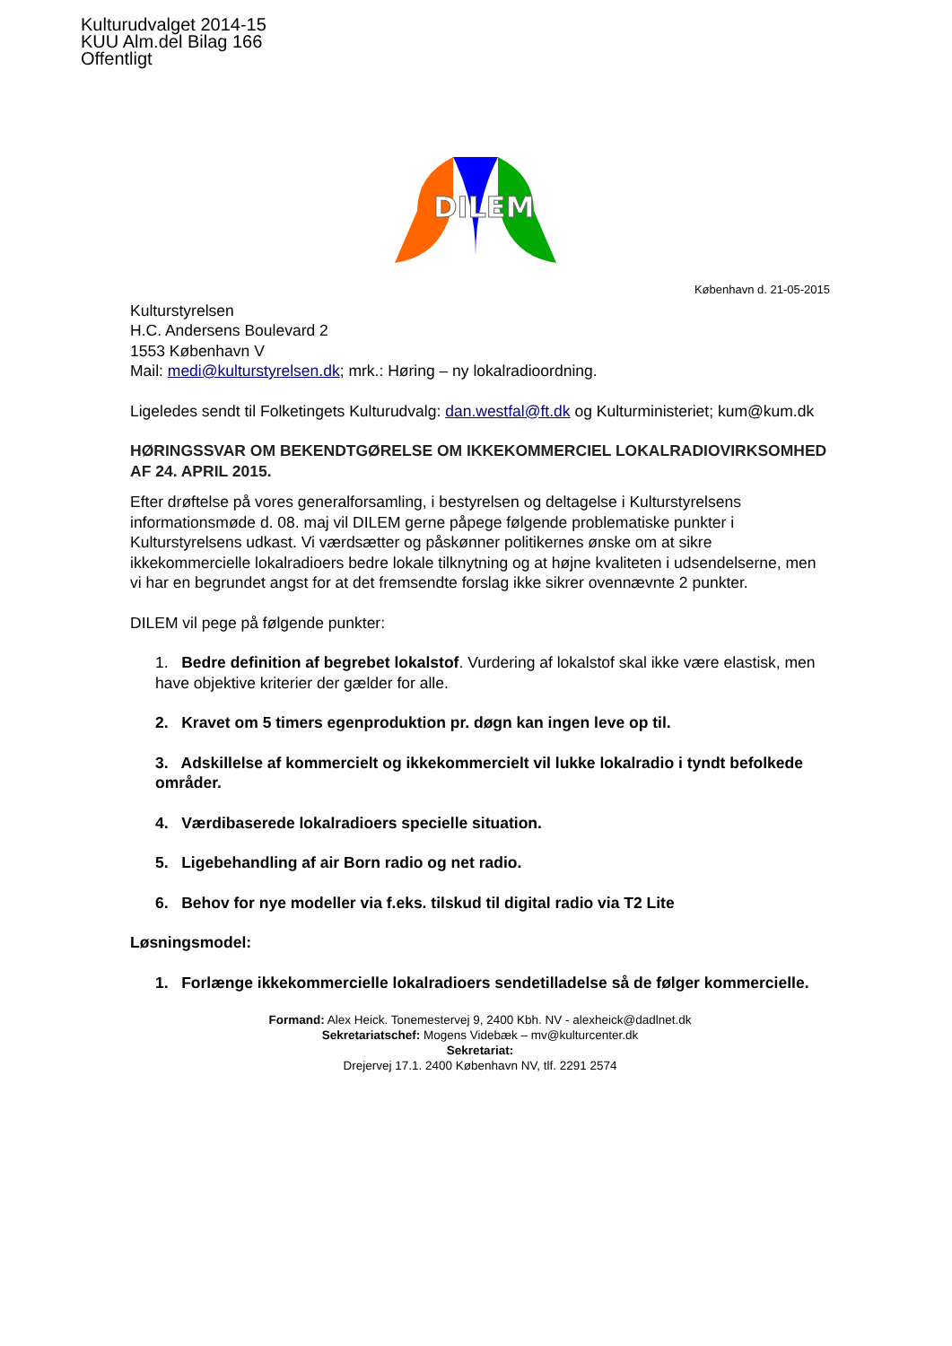Kulturudvalget 2014-15
KUU Alm.del Bilag 166
Offentligt
DILEM
København d. 21-05-2015
Kulturstyrelsen
H.C. Andersens Boulevard 2
1553 København V
Mail: medi@kulturstyrelsen.dk; mrk.: Høring – ny lokalradioordning.
Ligeledes sendt til Folketingets Kulturudvalg: dan.westfal@ft.dk og Kulturministeriet; kum@kum.dk
HØRINGSSVAR OM BEKENDTGØRELSE OM IKKEKOMMERCIEL LOKALRADIOVIRKSOMHED AF 24. APRIL 2015.
Efter drøftelse på vores generalforsamling, i bestyrelsen og deltagelse i Kulturstyrelsens informationsmøde d. 08. maj vil DILEM gerne påpege følgende problematiske punkter i Kulturstyrelsens udkast. Vi værdsætter og påskønner politikernes ønske om at sikre ikkekommercielle lokalradioers bedre lokale tilknytning og at højne kvaliteten i udsendelserne, men vi har en begrundet angst for at det fremsendte forslag ikke sikrer ovennævnte 2 punkter.
DILEM vil pege på følgende punkter:
1. Bedre definition af begrebet lokalstof. Vurdering af lokalstof skal ikke være elastisk, men have objektive kriterier der gælder for alle.
2. Kravet om 5 timers egenproduktion pr. døgn kan ingen leve op til.
3. Adskillelse af kommercielt og ikkekommercielt vil lukke lokalradio i tyndt befolkede områder.
4. Værdibaserede lokalradioers specielle situation.
5. Ligebehandling af air Born radio og net radio.
6. Behov for nye modeller via f.eks. tilskud til digital radio via T2 Lite
Løsningsmodel:
1. Forlænge ikkekommercielle lokalradioers sendetilladelse så de følger kommercielle.
Formand: Alex Heick. Tonemestervej 9, 2400 Kbh. NV - alexheick@dadlnet.dk
Sekretariatschef: Mogens Videbæk – mv@kulturcenter.dk
Sekretariat:
Drejervej 17.1. 2400 København NV, tlf. 2291 2574